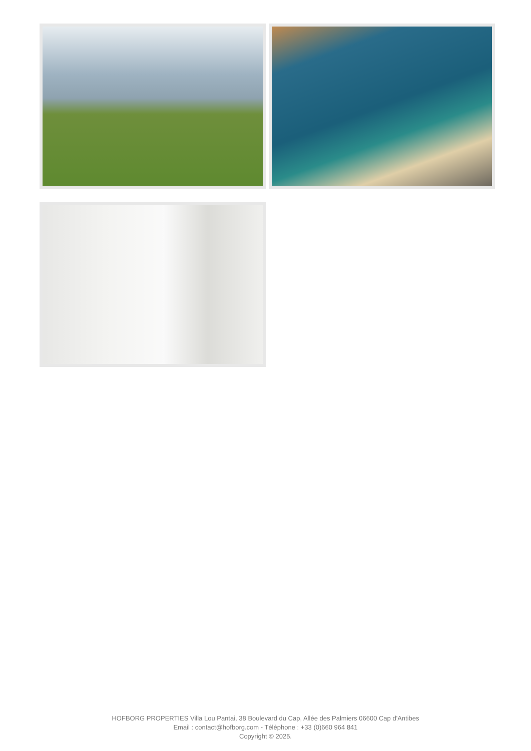HOFBORG PROPERTIES Villa Lou Pantai, 38 Boulevard du Cap, Allée des Palmiers 06600 Cap d'Antibes
Email : contact@hofborg.com - Téléphone : +33 (0)660 964 841
Copyright © 2025.